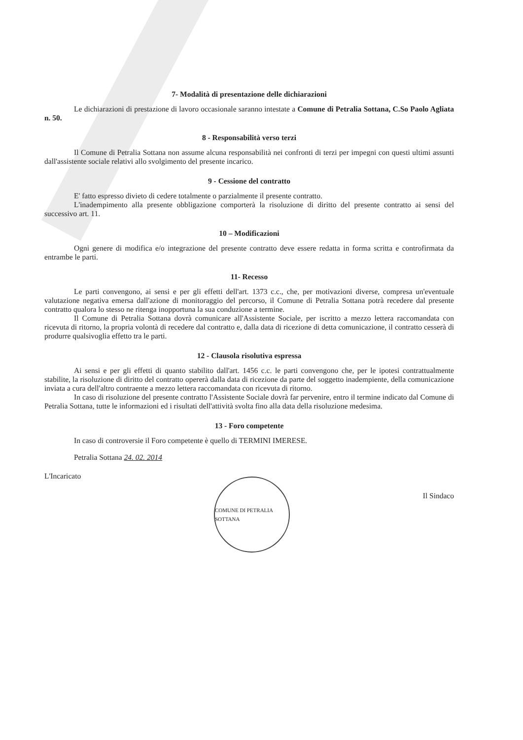7- Modalità di presentazione delle dichiarazioni
Le dichiarazioni di prestazione di lavoro occasionale saranno intestate a Comune di Petralia Sottana, C.So Paolo Agliata n. 50.
8 - Responsabilità verso terzi
Il Comune di Petralia Sottana non assume alcuna responsabilità nei confronti di terzi per impegni con questi ultimi assunti dall'assistente sociale relativi allo svolgimento del presente incarico.
9 - Cessione del contratto
E' fatto espresso divieto di cedere totalmente o parzialmente il presente contratto.
L'inadempimento alla presente obbligazione comporterà la risoluzione di diritto del presente contratto ai sensi del successivo art. 11.
10 – Modificazioni
Ogni genere di modifica e/o integrazione del presente contratto deve essere redatta in forma scritta e controfirmata da entrambe le parti.
11- Recesso
Le parti convengono, ai sensi e per gli effetti dell'art. 1373 c.c., che, per motivazioni diverse, compresa un'eventuale valutazione negativa emersa dall'azione di monitoraggio del percorso, il Comune di Petralia Sottana potrà recedere dal presente contratto qualora lo stesso ne ritenga inopportuna la sua conduzione a termine.
Il Comune di Petralia Sottana dovrà comunicare all'Assistente Sociale, per iscritto a mezzo lettera raccomandata con ricevuta di ritorno, la propria volontà di recedere dal contratto e, dalla data di ricezione di detta comunicazione, il contratto cesserà di produrre qualsivoglia effetto tra le parti.
12 - Clausola risolutiva espressa
Ai sensi e per gli effetti di quanto stabilito dall'art. 1456 c.c. le parti convengono che, per le ipotesi contrattualmente stabilite, la risoluzione di diritto del contratto opererà dalla data di ricezione da parte del soggetto inadempiente, della comunicazione inviata a cura dell'altro contraente a mezzo lettera raccomandata con ricevuta di ritorno.
In caso di risoluzione del presente contratto l'Assistente Sociale dovrà far pervenire, entro il termine indicato dal Comune di Petralia Sottana, tutte le informazioni ed i risultati dell'attività svolta fino alla data della risoluzione medesima.
13 - Foro competente
In caso di controversie il Foro competente è quello di TERMINI IMERESE.
Petralia Sottana 24. 02. 2014
L'Incaricato
COMUNE DI PETRALIA SOTTANA
Il Sindaco